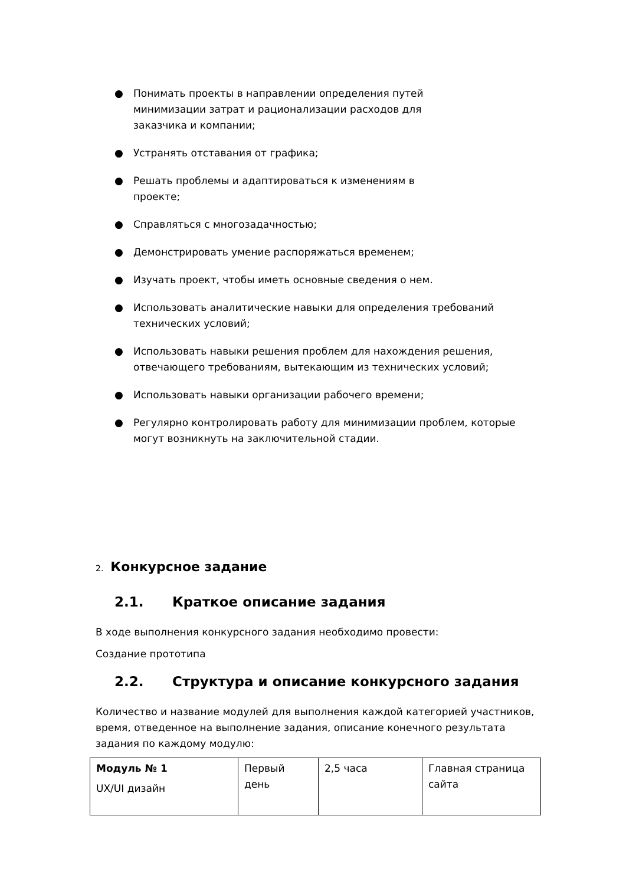● Понимать проекты в направлении определения путей минимизации затрат и рационализации расходов для заказчика и компании;
● Устранять отставания от графика;
● Решать проблемы и адаптироваться к изменениям в проекте;
● Справляться с многозадачностью;
● Демонстрировать умение распоряжаться временем;
● Изучать проект, чтобы иметь основные сведения о нем.
● Использовать аналитические навыки для определения требований технических условий;
● Использовать навыки решения проблем для нахождения решения, отвечающего требованиям, вытекающим из технических условий;
● Использовать навыки организации рабочего времени;
● Регулярно контролировать работу для минимизации проблем, которые могут возникнуть на заключительной стадии.
2. Конкурсное задание
2.1. Краткое описание задания
В ходе выполнения конкурсного задания необходимо провести:
Создание прототипа
2.2. Структура и описание конкурсного задания
Количество и название модулей для выполнения каждой категорией участников, время, отведенное на выполнение задания, описание конечного результата задания по каждому модулю:
| Модуль № 1 UX/UI дизайн | Первый день | 2,5 часа | Главная страница сайта |